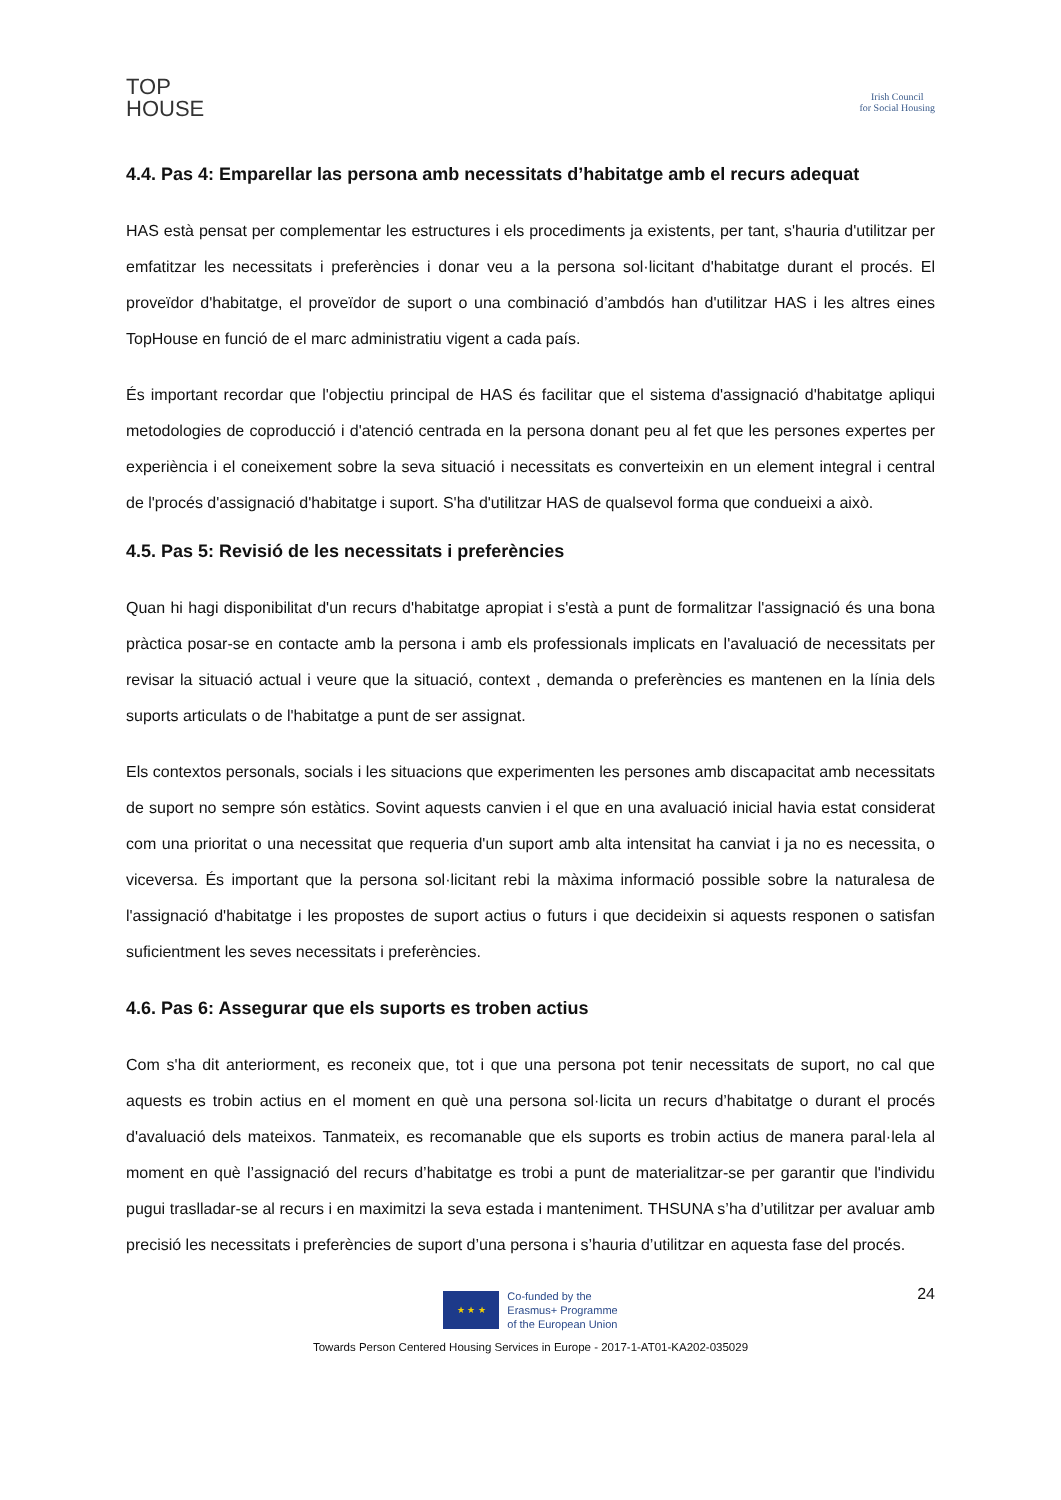TOP
HOUSE
Irish Council
for Social Housing
4.4. Pas 4: Emparellar las persona amb necessitats d’habitatge amb el recurs adequat
HAS està pensat per complementar les estructures i els procediments ja existents, per tant, s'hauria d'utilitzar per emfatitzar les necessitats i preferències i donar veu a la persona sol·licitant d'habitatge durant el procés. El proveïdor d'habitatge, el proveïdor de suport o una combinació d’ambdós han d'utilitzar HAS i les altres eines TopHouse en funció de el marc administratiu vigent a cada país.
És important recordar que l'objectiu principal de HAS és facilitar que el sistema d'assignació d'habitatge apliqui metodologies de coproducció i d'atenció centrada en la persona donant peu al fet que les persones expertes per experiència i el coneixement sobre la seva situació i necessitats es converteixin en un element integral i central de l'procés d'assignació d'habitatge i suport. S'ha d'utilitzar HAS de qualsevol forma que condueixi a això.
4.5. Pas 5: Revisió de les necessitats i preferències
Quan hi hagi disponibilitat d'un recurs d'habitatge apropiat i s'està a punt de formalitzar l'assignació és una bona pràctica posar-se en contacte amb la persona i amb els professionals implicats en l'avaluació de necessitats per revisar la situació actual i veure que la situació, context , demanda o preferències es mantenen en la línia dels suports articulats o de l'habitatge a punt de ser assignat.
Els contextos personals, socials i les situacions que experimenten les persones amb discapacitat amb necessitats de suport no sempre són estàtics. Sovint aquests canvien i el que en una avaluació inicial havia estat considerat com una prioritat o una necessitat que requeria d'un suport amb alta intensitat ha canviat i ja no es necessita, o viceversa. És important que la persona sol·licitant rebi la màxima informació possible sobre la naturalesa de l'assignació d'habitatge i les propostes de suport actius o futurs i que decideixin si aquests responen o satisfan suficientment les seves necessitats i preferències.
4.6. Pas 6: Assegurar que els suports es troben actius
Com s'ha dit anteriorment, es reconeix que, tot i que una persona pot tenir necessitats de suport, no cal que aquests es trobin actius en el moment en què una persona sol·licita un recurs d’habitatge o durant el procés d'avaluació dels mateixos. Tanmateix, es recomanable que els suports es trobin actius de manera paral·lela al moment en què l’assignació del recurs d’habitatge es trobi a punt de materialitzar-se per garantir que l'individu pugui traslladar-se al recurs i en maximitzi la seva estada i manteniment. THSUNA s’ha d’utilitzar per avaluar amb precisió les necessitats i preferències de suport d’una persona i s’hauria d’utilitzar en aquesta fase del procés.
24
★ ★ ★
Co-funded by the
Erasmus+ Programme
of the European Union
Towards Person Centered Housing Services in Europe - 2017-1-AT01-KA202-035029